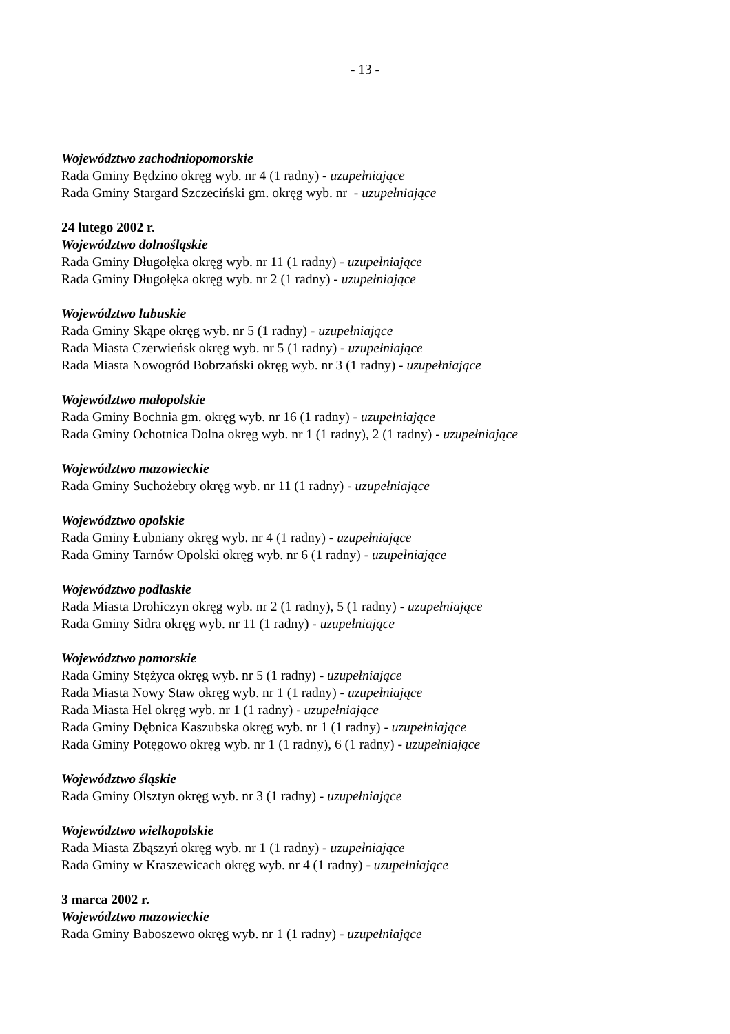- 13 -
Województwo zachodniopomorskie
Rada Gminy Będzino okręg wyb. nr 4 (1 radny) - uzupełniające
Rada Gminy Stargard Szczeciński gm. okręg wyb. nr - uzupełniające
24 lutego 2002 r.
Województwo dolnośląskie
Rada Gminy Długołęka okręg wyb. nr 11 (1 radny) - uzupełniające
Rada Gminy Długołęka okręg wyb. nr 2 (1 radny) - uzupełniające
Województwo lubuskie
Rada Gminy Skąpe okręg wyb. nr 5 (1 radny) - uzupełniające
Rada Miasta Czerwieńsk okręg wyb. nr 5 (1 radny) - uzupełniające
Rada Miasta Nowogród Bobrzański okręg wyb. nr 3 (1 radny) - uzupełniające
Województwo małopolskie
Rada Gminy Bochnia gm. okręg wyb. nr 16 (1 radny) - uzupełniające
Rada Gminy Ochotnica Dolna okręg wyb. nr 1 (1 radny), 2 (1 radny) - uzupełniające
Województwo mazowieckie
Rada Gminy Suchożebry okręg wyb. nr 11 (1 radny) - uzupełniające
Województwo opolskie
Rada Gminy Łubniany okręg wyb. nr 4 (1 radny) - uzupełniające
Rada Gminy Tarnów Opolski okręg wyb. nr 6 (1 radny) - uzupełniające
Województwo podlaskie
Rada Miasta Drohiczyn okręg wyb. nr 2 (1 radny), 5 (1 radny) - uzupełniające
Rada Gminy Sidra okręg wyb. nr 11 (1 radny) - uzupełniające
Województwo pomorskie
Rada Gminy Stężyca okręg wyb. nr 5 (1 radny) - uzupełniające
Rada Miasta Nowy Staw okręg wyb. nr 1 (1 radny) - uzupełniające
Rada Miasta Hel okręg wyb. nr 1 (1 radny) - uzupełniające
Rada Gminy Dębnica Kaszubska okręg wyb. nr 1 (1 radny) - uzupełniające
Rada Gminy Potęgowo okręg wyb. nr 1 (1 radny), 6 (1 radny) - uzupełniające
Województwo śląskie
Rada Gminy Olsztyn okręg wyb. nr 3 (1 radny) - uzupełniające
Województwo wielkopolskie
Rada Miasta Zbąszyń okręg wyb. nr 1 (1 radny) - uzupełniające
Rada Gminy w Kraszewicach okręg wyb. nr 4 (1 radny) - uzupełniające
3 marca 2002 r.
Województwo mazowieckie
Rada Gminy Baboszewo okręg wyb. nr 1 (1 radny) - uzupełniające